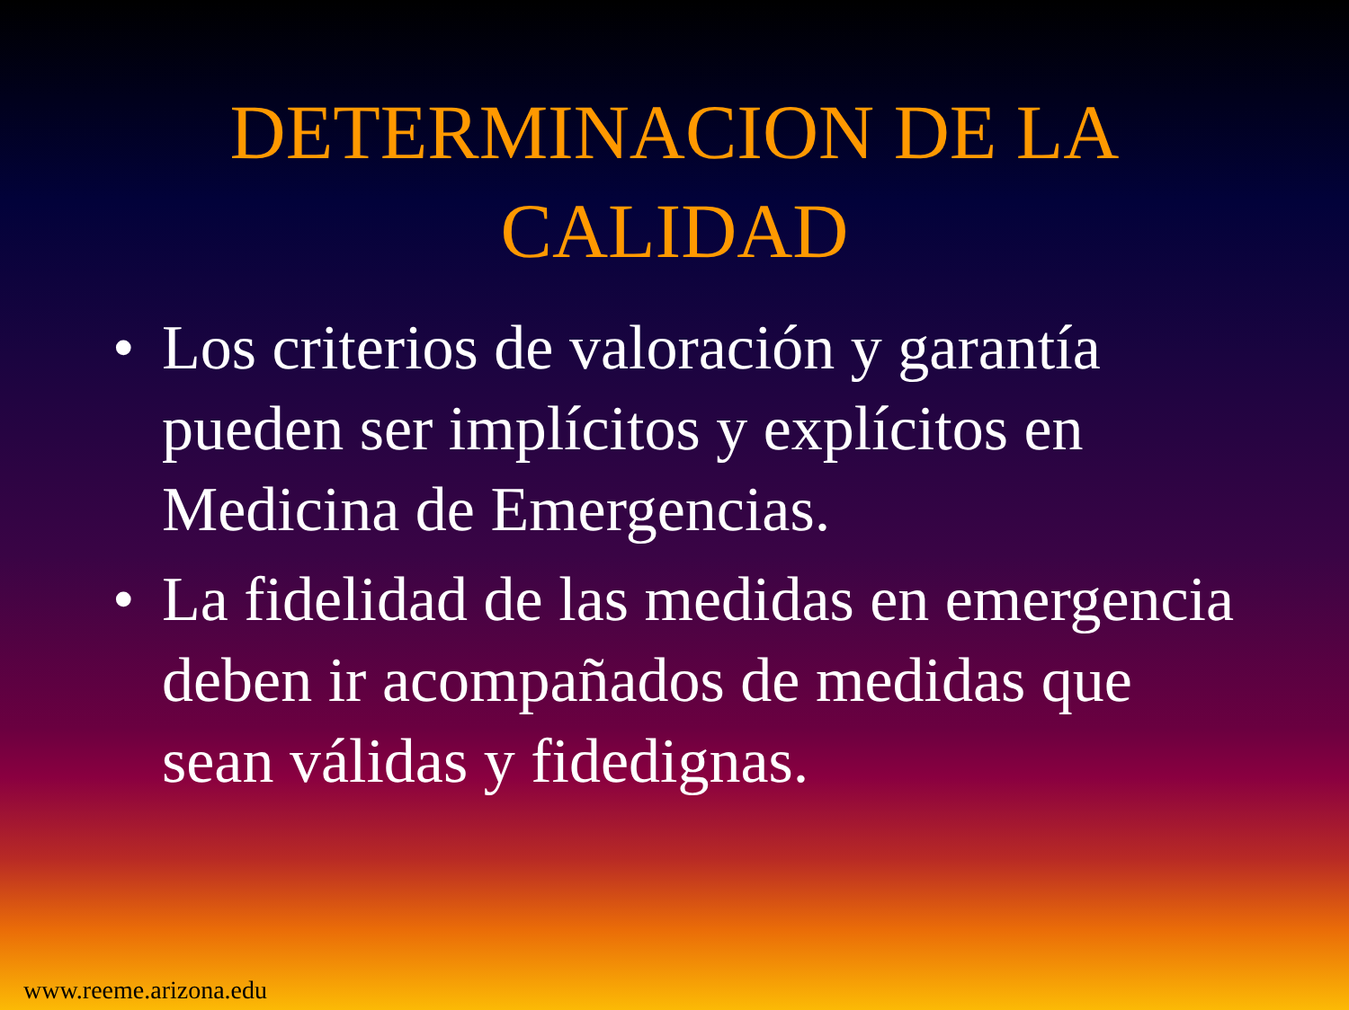DETERMINACION DE LA
CALIDAD
• Los criterios de valoración y garantía pueden ser implícitos y explícitos en Medicina de Emergencias.
• La fidelidad de las medidas en emergencia deben ir acompañados de medidas que sean válidas y fidedignas.
www.reeme.arizona.edu